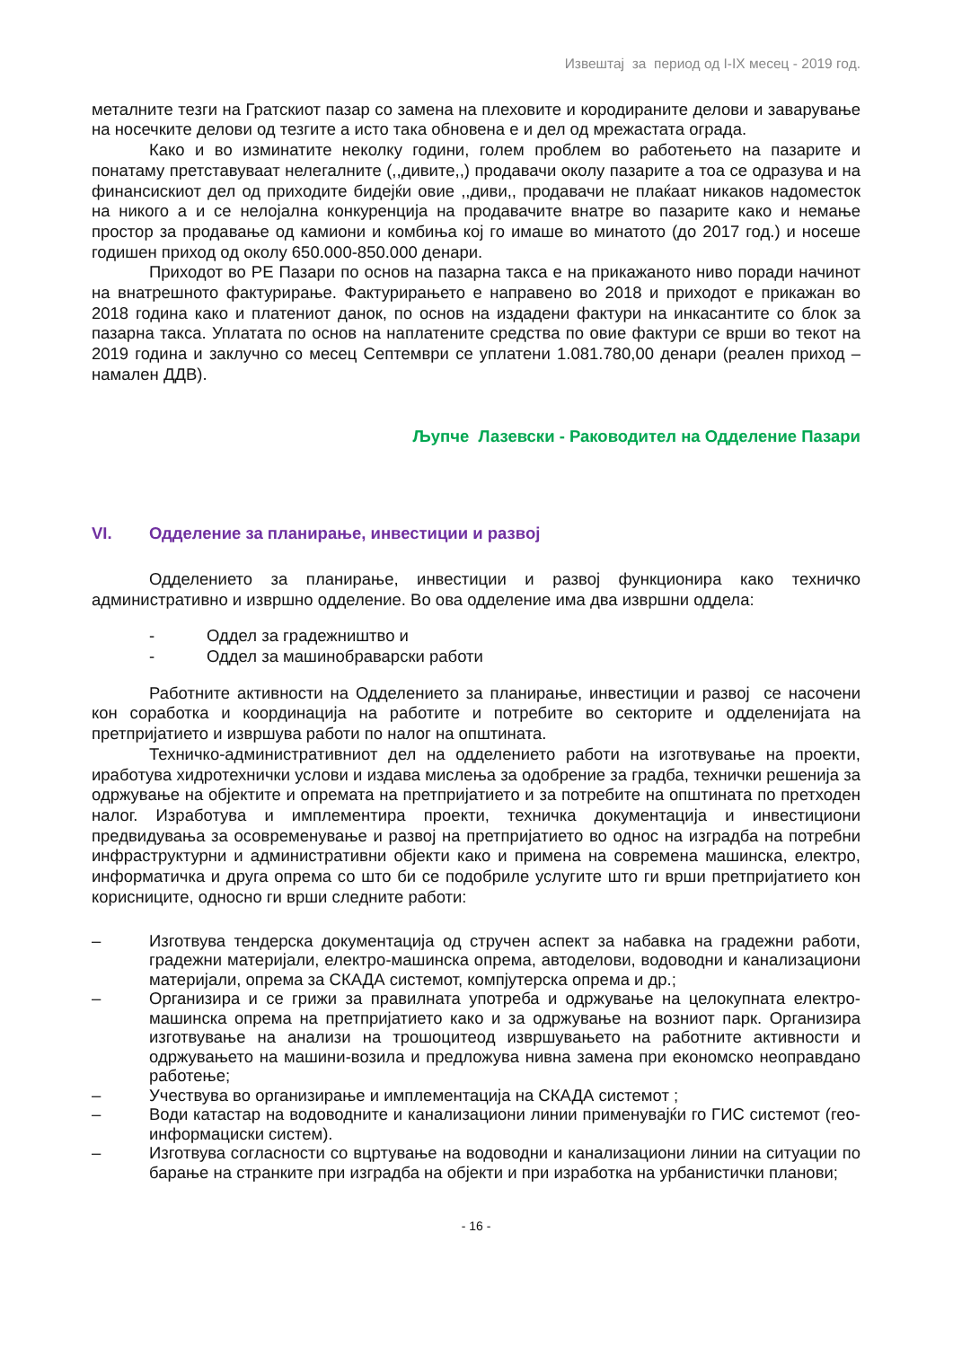Извештај за период од I-IX месец - 2019 год.
металните тезги на Гратскиот пазар со замена на плеховите и кородираните делови и заварување на носечките делови од тезгите а исто така обновена е и дел од мрежастата ограда.
Како и во изминатите неколку години, голем проблем во работењето на пазарите и понатаму претставуваат нелегалните (,,дивите,,) продавачи околу пазарите а тоа се одразува и на финансискиот дел од приходите бидејќи овие ,,диви,, продавачи не плаќаат никаков надоместок на никого а и се нелојална конкуренција на продавачите внатре во пазарите како и немање простор за продавање од камиони и комбиња кој го имаше во минатото (до 2017 год.) и носеше годишен приход од околу 650.000-850.000 денари.
Приходот во РЕ Пазари по основ на пазарна такса е на прикажаното ниво поради начинот на внатрешното фактурирање. Фактурирањето е направено во 2018 и приходот е прикажан во 2018 година како и платениот данок, по основ на издадени фактури на инкасантите со блок за пазарна такса. Уплатата по основ на наплатените средства по овие фактури се врши во текот на 2019 година и заклучно со месец Септември се уплатени 1.081.780,00 денари (реален приход – намален ДДВ).
Љупче Лазевски - Раководител на Одделение Пазари
VI. Одделение за планирање, инвестиции и развој
Одделението за планирање, инвестиции и развој функционира како техничко административно и извршно одделение. Во ова одделение има два извршни оддела:
- Оддел за градежништво и
- Оддел за машинобраварски работи
Работните активности на Одделението за планирање, инвестиции и развој се насочени кон соработка и координација на работите и потребите во секторите и одделенијата на претпријатието и извршува работи по налог на општината.
Техничко-административниот дел на одделението работи на изготвување на проекти, иработува хидротехнички услови и издава мислења за одобрение за градба, технички решенија за одржување на објектите и опремата на претпријатието и за потребите на општината по претходен налог. Изработува и имплементира проекти, техничка документација и инвестициони предвидувања за осовременување и развој на претпријатието во однос на изградба на потребни инфраструктурни и административни објекти како и примена на современа машинска, електро, информатичка и друга опрема со што би се подобриле услугите што ги врши претпријатието кон корисниците, односно ги врши следните работи:
– Изготвува тендерска документација од стручен аспект за набавка на градежни работи, градежни материјали, електро-машинска опрема, автоделови, водоводни и канализациони материјали, опрема за СКАДА системот, компјутерска опрема и др.;
– Организира и се грижи за правилната употреба и одржување на целокупната електро-машинска опрема на претпријатието како и за одржување на возниот парк. Организира изготвување на анализи на трошоцитеод извршувањето на работните активности и одржувањето на машини-возила и предложува нивна замена при економско неоправдано работење;
– Учествува во организирање и имплементација на СКАДА системот ;
– Води катастар на водоводните и канализациони линии применувајќи го ГИС системот (гео-информациски систем).
– Изготвува согласности со вцртување на водоводни и канализациони линии на ситуации по барање на странките при изградба на објекти и при изработка на урбанистички планови;
- 16 -